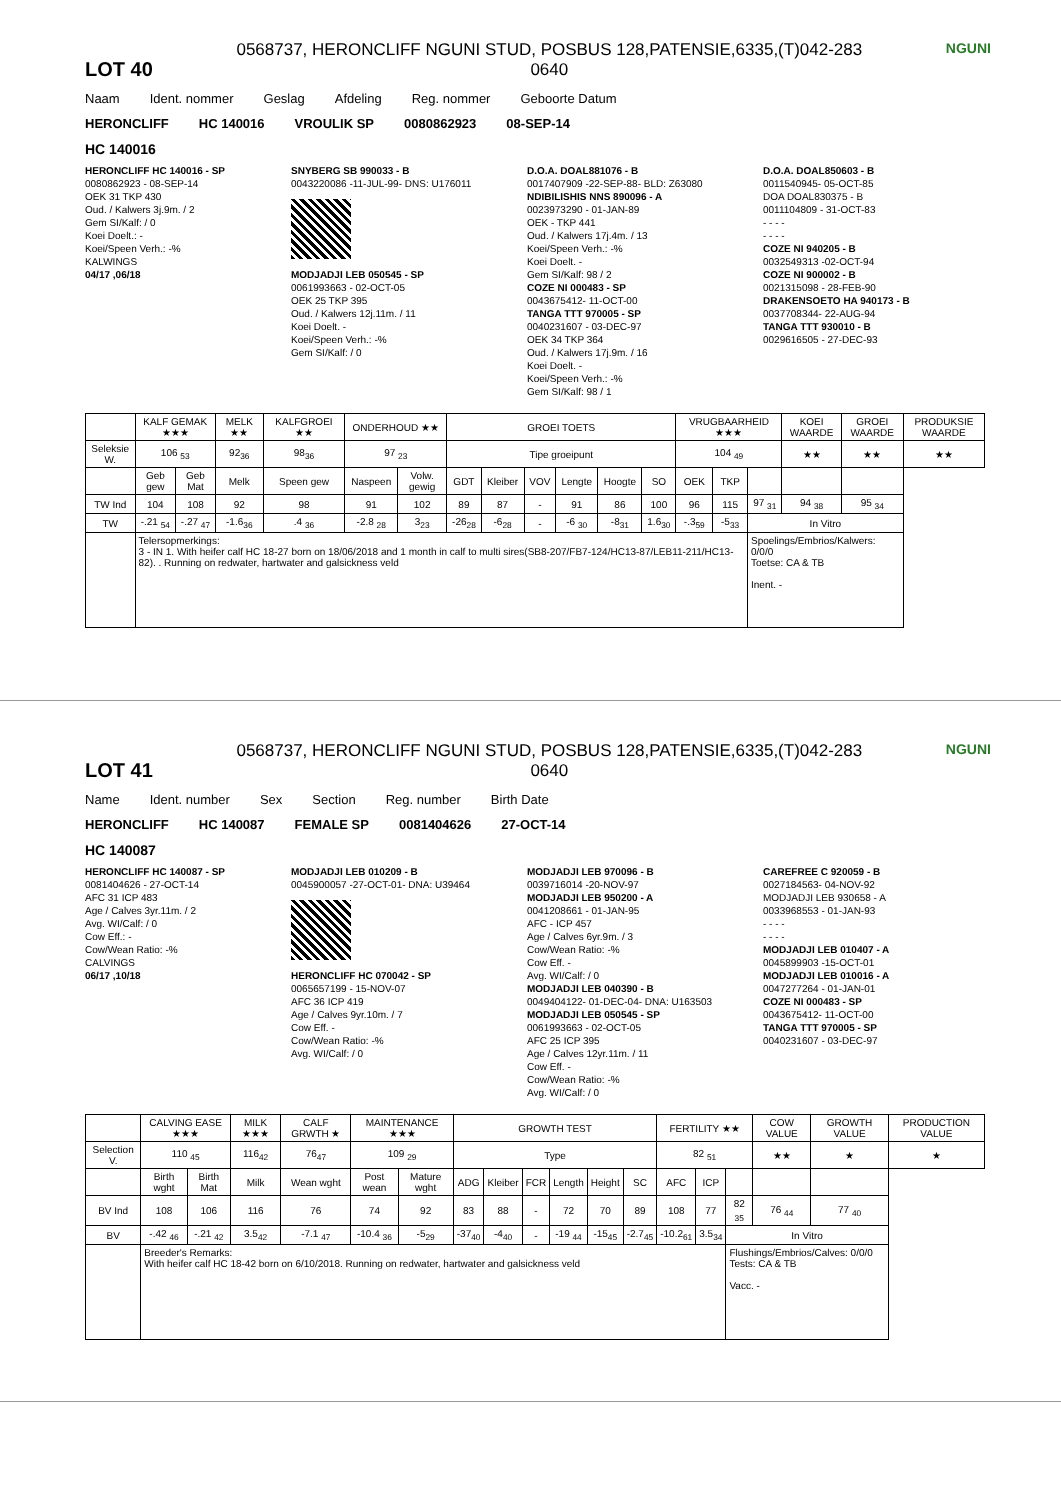LOT 40
0568737, HERONCLIFF NGUNI STUD, POSBUS 128,PATENSIE,6335,(T)042-283
0640
NGUNI
Naam Ident. nommer Geslag Afdeling Reg. nommer Geboorte Datum
HERONCLIFF HC 140016 VROULIK SP 0080862923 08-SEP-14
HC 140016
HERONCLIFF HC 140016 - SP
0080862923 - 08-SEP-14
OEK 31 TKP 430
Oud. / Kalwers 3j.9m. / 2
Gem SI/Kalf: / 0
Koei Doelt.: -
Koei/Speen Verh.: -%
KALWINGS
04/17 ,06/18
SNYBERG SB 990033 - B
0043220086 -11-JUL-99- DNS: U176011
MODJADJI LEB 050545 - SP
0061993663 - 02-OCT-05
OEK 25 TKP 395
Oud. / Kalwers 12j.11m. / 11
Koei Doelt. -
Koei/Speen Verh.: -%
Gem SI/Kalf: / 0
D.O.A. DOAL881076 - B
0017407909 -22-SEP-88- BLD: Z63080
NDIBILISHIS NNS 890096 - A
0023973290 - 01-JAN-89
OEK - TKP 441
Oud. / Kalwers 17j.4m. / 13
Koei/Speen Verh.: -%
Koei Doelt. -
Gem SI/Kalf: 98 / 2
COZE NI 000483 - SP
0043675412- 11-OCT-00
TANGA TTT 970005 - SP
0040231607 - 03-DEC-97
OEK 34 TKP 364
Oud. / Kalwers 17j.9m. / 16
Koei Doelt. -
Koei/Speen Verh.: -%
Gem SI/Kalf: 98 / 1
D.O.A. DOAL850603 - B
0011540945- 05-OCT-85
DOA DOAL830375 - B
0011104809 - 31-OCT-83
- - - -
- - - -
COZE NI 940205 - B
0032549313 -02-OCT-94
COZE NI 900002 - B
0021315098 - 28-FEB-90
DRAKENSOETO HA 940173 - B
0037708344- 22-AUG-94
TANGA TTT 930010 - B
0029616505 - 27-DEC-93
| | KALF GEMAK ★★★ | | MELK ★★ | KALFGROEI ★★ | ONDERHOUD ★★ | | GROEI TOETS | | | | | | VRUGBAARHEID ★★★ | | | KOEI WAARDE | GROEI WAARDE | PRODUKSIE WAARDE |
| --- | --- | --- | --- | --- | --- | --- | --- | --- | --- | --- | --- | --- | --- | --- | --- | --- | --- | --- |
| Seleksie W. | 106 <sub>53</sub> | | 92<sub>36</sub> | 98<sub>36</sub> | 97 <sub>23</sub> | | Tipe groeipunt | | | | | | 104 <sub>49</sub> | | | ★★ | ★★ | ★★ |
| | Geb gew | Geb Mat | Melk | Speen gew | Naspeen | Volw. gewig | GDT | Kleiber | VOV | Lengte | Hoogte | SO | OEK | TKP | | | | |
| TW Ind | 104 | 108 | 92 | 98 | 91 | 102 | 89 | 87 | - | 91 | 86 | 100 | 96 | 115 | 97 <sub>31</sub> | 94 <sub>38</sub> | 95 <sub>34</sub> | |
| TW | -.21 <sub>54</sub> | -.27 <sub>47</sub> | -1.6<sub>36</sub> | .4 <sub>36</sub> | -2.8 <sub>28</sub> | 3<sub>23</sub> | -26<sub>28</sub> | -6<sub>28</sub> | - | -6 <sub>30</sub> | -8<sub>31</sub> | 1.6<sub>30</sub> | -.3<sub>59</sub> | -5<sub>33</sub> | In Vitro | | | |
| | Telersopmerkings: 3 - IN 1. With heifer calf HC 18-27 born on 18/06/2018 and 1 month in calf to multi sires(SB8-207/FB7-124/HC13-87/LEB11-211/HC13-82). . Running on redwater, hartwater and galsickness veld | | | | | | | | | | | | | | Spoelings/Embrios/Kalwers: 0/0/0 Toetse: CA & TB Inent. - | | | |
LOT 41
0568737, HERONCLIFF NGUNI STUD, POSBUS 128,PATENSIE,6335,(T)042-283
0640
NGUNI
Name Ident. number Sex Section Reg. number Birth Date
HERONCLIFF HC 140087 FEMALE SP 0081404626 27-OCT-14
HC 140087
HERONCLIFF HC 140087 - SP
0081404626 - 27-OCT-14
AFC 31 ICP 483
Age / Calves 3yr.11m. / 2
Avg. WI/Calf: / 0
Cow Eff.: -
Cow/Wean Ratio: -%
CALVINGS
06/17 ,10/18
MODJADJI LEB 010209 - B
0045900057 -27-OCT-01- DNA: U39464
HERONCLIFF HC 070042 - SP
0065657199 - 15-NOV-07
AFC 36 ICP 419
Age / Calves 9yr.10m. / 7
Cow Eff. -
Cow/Wean Ratio: -%
Avg. WI/Calf: / 0
MODJADJI LEB 970096 - B
0039716014 -20-NOV-97
MODJADJI LEB 950200 - A
0041208661 - 01-JAN-95
AFC - ICP 457
Age / Calves 6yr.9m. / 3
Cow/Wean Ratio: -%
Cow Eff. -
Avg. WI/Calf: / 0
MODJADJI LEB 040390 - B
0049404122- 01-DEC-04- DNA: U163503
MODJADJI LEB 050545 - SP
0061993663 - 02-OCT-05
AFC 25 ICP 395
Age / Calves 12yr.11m. / 11
Cow Eff. -
Cow/Wean Ratio: -%
Avg. WI/Calf: / 0
CAREFREE C 920059 - B
0027184563- 04-NOV-92
MODJADJI LEB 930658 - A
0033968553 - 01-JAN-93
- - - -
- - - -
MODJADJI LEB 010407 - A
0045899903 -15-OCT-01
MODJADJI LEB 010016 - A
0047277264 - 01-JAN-01
COZE NI 000483 - SP
0043675412- 11-OCT-00
TANGA TTT 970005 - SP
0040231607 - 03-DEC-97
| | CALVING EASE ★★★ | | MILK ★★★ | CALF GRWTH ★ | MAINTENANCE ★★★ | | GROWTH TEST | | | | | | FERTILITY ★★ | | | COW VALUE | GROWTH VALUE | PRODUCTION VALUE |
| --- | --- | --- | --- | --- | --- | --- | --- | --- | --- | --- | --- | --- | --- | --- | --- | --- | --- | --- |
| Selection V. | 110 <sub>45</sub> | | 116<sub>42</sub> | 76<sub>47</sub> | 109 <sub>29</sub> | | Type | | | | | | 82 <sub>51</sub> | | | ★★ | ★ | ★ |
| | Birth wght | Birth Mat | Milk | Wean wght | Post wean | Mature wght | ADG | Kleiber | FCR | Length | Height | SC | AFC | ICP | | | | |
| BV Ind | 108 | 106 | 116 | 76 | 74 | 92 | 83 | 88 | - | 72 | 70 | 89 | 108 | 77 | 82 <sub>35</sub> | 76 <sub>44</sub> | 77 <sub>40</sub> | |
| BV | -.42 <sub>46</sub> | -.21 <sub>42</sub> | 3.5<sub>42</sub> | -7.1 <sub>47</sub> | -10.4 <sub>36</sub> | -5<sub>29</sub> | -37<sub>40</sub> | -4<sub>40</sub> | - | -19 <sub>44</sub> | -15<sub>45</sub> | -2.7<sub>45</sub> | -10.2<sub>61</sub> | 3.5<sub>34</sub> | In Vitro | | | |
| | Breeder's Remarks: With heifer calf HC 18-42 born on 6/10/2018. Running on redwater, hartwater and galsickness veld | | | | | | | | | | | | | | Flushings/Embrios/Calves: 0/0/0 Tests: CA & TB Vacc. - | | | |